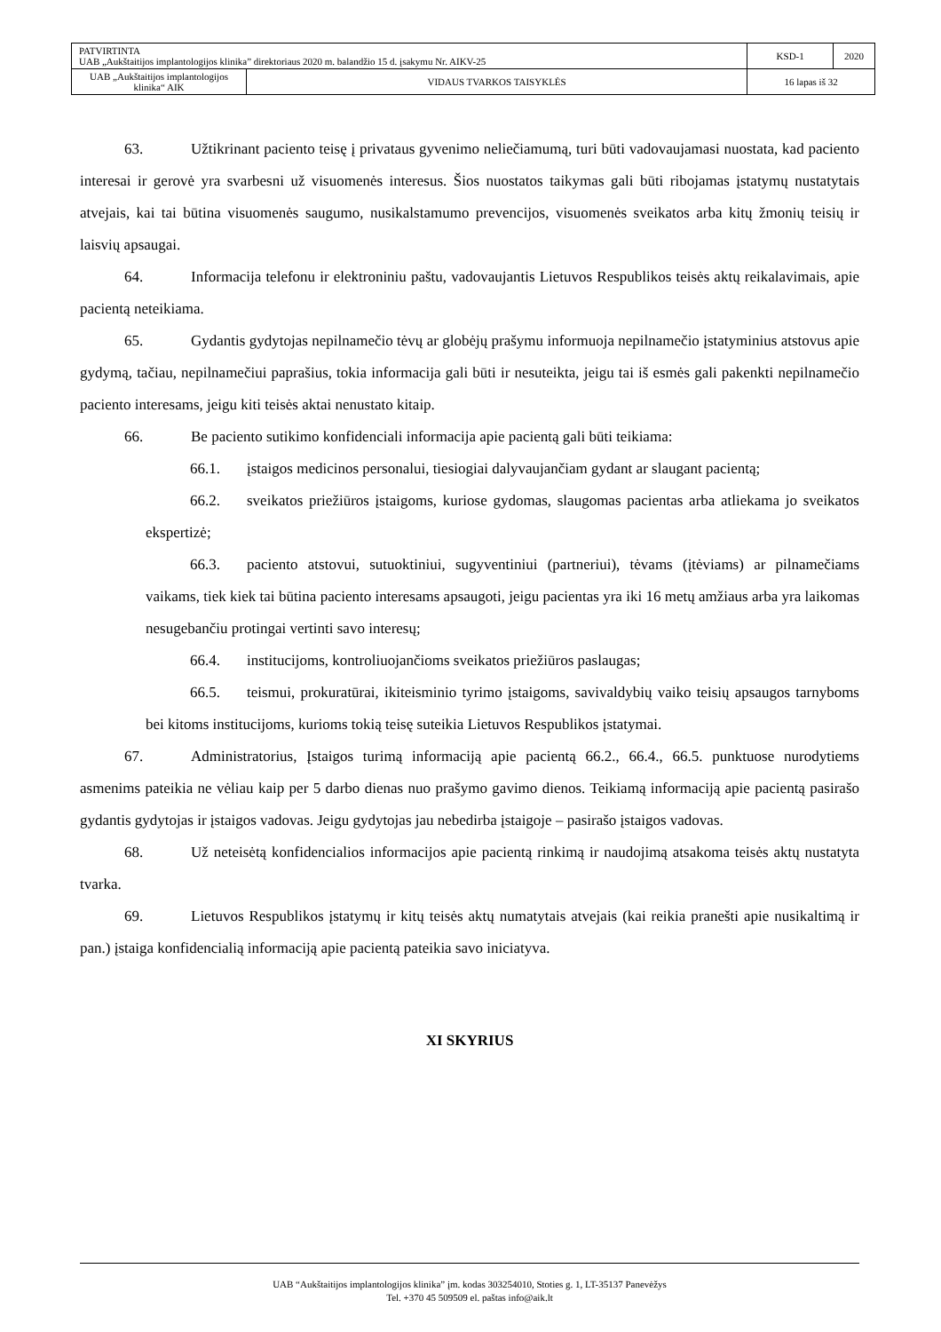| PATVIRTINTA UAB „Aukštaitijos implantologijos klinika” direktoriaus 2020 m. balandžio 15 d. įsakymu Nr. AIKV-25 | | KSD-1 | 2020 |
| UAB „Aukštaitijos implantologijos klinika“ AIK | VIDAUS TVARKOS TAISYKLĖS | 16 lapas iš 32 | |
63. Užtikrinant paciento teisę į privataus gyvenimo neliečiamumą, turi būti vadovaujamasi nuostata, kad paciento interesai ir gerovė yra svarbesni už visuomenės interesus. Šios nuostatos taikymas gali būti ribojamas įstatymų nustatytais atvejais, kai tai būtina visuomenės saugumo, nusikalstamumo prevencijos, visuomenės sveikatos arba kitų žmonių teisių ir laisvių apsaugai.
64. Informacija telefonu ir elektroniniu paštu, vadovaujantis Lietuvos Respublikos teisės aktų reikalavimais, apie pacientą neteikiama.
65. Gydantis gydytojas nepilnamečio tėvų ar globėjų prašymu informuoja nepilnamečio įstatyminius atstovus apie gydymą, tačiau, nepilnamečiui paprašius, tokia informacija gali būti ir nesuteikta, jeigu tai iš esmės gali pakenkti nepilnamečio paciento interesams, jeigu kiti teisės aktai nenustato kitaip.
66. Be paciento sutikimo konfidenciali informacija apie pacientą gali būti teikiama:
66.1. įstaigos medicinos personalui, tiesiogiai dalyvaujančiam gydant ar slaugant pacientą;
66.2. sveikatos priežiūros įstaigoms, kuriose gydomas, slaugomas pacientas arba atliekama jo sveikatos ekspertizė;
66.3. paciento atstovui, sutuoktiniui, sugyventiniui (partneriui), tėvams (įtėviams) ar pilnamečiams vaikams, tiek kiek tai būtina paciento interesams apsaugoti, jeigu pacientas yra iki 16 metų amžiaus arba yra laikomas nesugebančiu protingai vertinti savo interesų;
66.4. institucijoms, kontroliuojančioms sveikatos priežiūros paslaugas;
66.5. teismui, prokuratūrai, ikiteisminio tyrimo įstaigoms, savivaldybių vaiko teisių apsaugos tarnyboms bei kitoms institucijoms, kurioms tokią teisę suteikia Lietuvos Respublikos įstatymai.
67. Administratorius, Įstaigos turimą informaciją apie pacientą 66.2., 66.4., 66.5. punktuose nurodytiems asmenims pateikia ne vėliau kaip per 5 darbo dienas nuo prašymo gavimo dienos. Teikiamą informaciją apie pacientą pasirašo gydantis gydytojas ir įstaigos vadovas. Jeigu gydytojas jau nebedirba įstaigoje – pasirašo įstaigos vadovas.
68. Už neteisėtą konfidencialios informacijos apie pacientą rinkimą ir naudojimą atsakoma teisės aktų nustatyta tvarka.
69. Lietuvos Respublikos įstatymų ir kitų teisės aktų numatytais atvejais (kai reikia pranešti apie nusikaltimą ir pan.) įstaiga konfidencialią informaciją apie pacientą pateikia savo iniciatyva.
XI SKYRIUS
UAB “Aukštaitijos implantologijos klinika” įm. kodas 303254010, Stoties g. 1, LT-35137 Panevėžys
Tel. +370 45 509509 el. paštas info@aik.lt